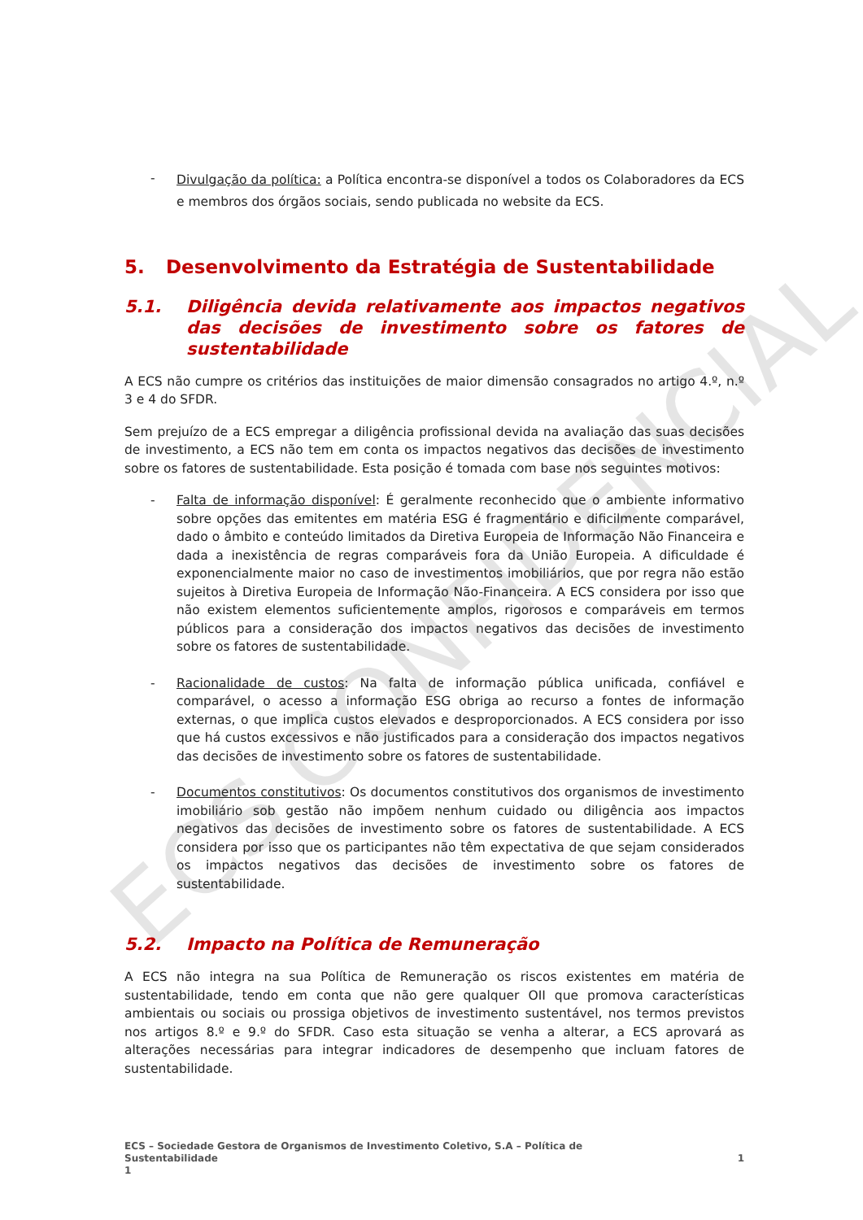ECS CONFIDENCIAL
-
Divulgação da política: a Política encontra-se disponível a todos os Colaboradores da ECS e membros dos órgãos sociais, sendo publicada no website da ECS.
5. Desenvolvimento da Estratégia de Sustentabilidade
5.1. Diligência devida relativamente aos impactos negativos das decisões de investimento sobre os fatores de sustentabilidade
A ECS não cumpre os critérios das instituições de maior dimensão consagrados no artigo 4.º, n.º 3 e 4 do SFDR.
Sem prejuízo de a ECS empregar a diligência profissional devida na avaliação das suas decisões de investimento, a ECS não tem em conta os impactos negativos das decisões de investimento sobre os fatores de sustentabilidade. Esta posição é tomada com base nos seguintes motivos:
- Falta de informação disponível: É geralmente reconhecido que o ambiente informativo sobre opções das emitentes em matéria ESG é fragmentário e dificilmente comparável, dado o âmbito e conteúdo limitados da Diretiva Europeia de Informação Não Financeira e dada a inexistência de regras comparáveis fora da União Europeia. A dificuldade é exponencialmente maior no caso de investimentos imobiliários, que por regra não estão sujeitos à Diretiva Europeia de Informação Não-Financeira. A ECS considera por isso que não existem elementos suficientemente amplos, rigorosos e comparáveis em termos públicos para a consideração dos impactos negativos das decisões de investimento sobre os fatores de sustentabilidade.
- Racionalidade de custos: Na falta de informação pública unificada, confiável e comparável, o acesso a informação ESG obriga ao recurso a fontes de informação externas, o que implica custos elevados e desproporcionados. A ECS considera por isso que há custos excessivos e não justificados para a consideração dos impactos negativos das decisões de investimento sobre os fatores de sustentabilidade.
- Documentos constitutivos: Os documentos constitutivos dos organismos de investimento imobiliário sob gestão não impõem nenhum cuidado ou diligência aos impactos negativos das decisões de investimento sobre os fatores de sustentabilidade. A ECS considera por isso que os participantes não têm expectativa de que sejam considerados os impactos negativos das decisões de investimento sobre os fatores de sustentabilidade.
5.2. Impacto na Política de Remuneração
A ECS não integra na sua Política de Remuneração os riscos existentes em matéria de sustentabilidade, tendo em conta que não gere qualquer OII que promova características ambientais ou sociais ou prossiga objetivos de investimento sustentável, nos termos previstos nos artigos 8.º e 9.º do SFDR. Caso esta situação se venha a alterar, a ECS aprovará as alterações necessárias para integrar indicadores de desempenho que incluam fatores de sustentabilidade.
ECS – Sociedade Gestora de Organismos de Investimento Coletivo, S.A – Política de
Sustentabilidade
1
1